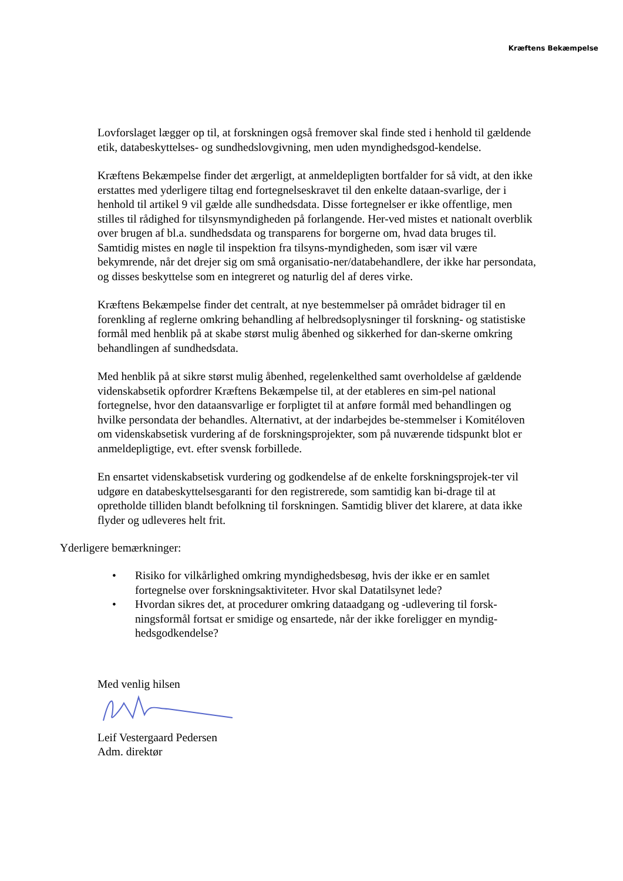Kræftens Bekæmpelse
Lovforslaget lægger op til, at forskningen også fremover skal finde sted i henhold til gældende etik, databeskyttelses- og sundhedslovgivning, men uden myndighedsgod-kendelse.
Kræftens Bekæmpelse finder det ærgerligt, at anmeldepligten bortfalder for så vidt, at den ikke erstattes med yderligere tiltag end fortegnelseskravet til den enkelte dataan-svarlige, der i henhold til artikel 9 vil gælde alle sundhedsdata. Disse fortegnelser er ikke offentlige, men stilles til rådighed for tilsynsmyndigheden på forlangende. Her-ved mistes et nationalt overblik over brugen af bl.a. sundhedsdata og transparens for borgerne om, hvad data bruges til. Samtidig mistes en nøgle til inspektion fra tilsyns-myndigheden, som især vil være bekymrende, når det drejer sig om små organisatio-ner/databehandlere, der ikke har persondata, og disses beskyttelse som en integreret og naturlig del af deres virke.
Kræftens Bekæmpelse finder det centralt, at nye bestemmelser på området bidrager til en forenkling af reglerne omkring behandling af helbredsoplysninger til forskning- og statistiske formål med henblik på at skabe størst mulig åbenhed og sikkerhed for dan-skerne omkring behandlingen af sundhedsdata.
Med henblik på at sikre størst mulig åbenhed, regelenkelthed samt overholdelse af gældende videnskabsetik opfordrer Kræftens Bekæmpelse til, at der etableres en sim-pel national fortegnelse, hvor den dataansvarlige er forpligtet til at anføre formål med behandlingen og hvilke persondata der behandles. Alternativt, at der indarbejdes be-stemmelser i Komitéloven om videnskabsetisk vurdering af de forskningsprojekter, som på nuværende tidspunkt blot er anmeldepligtige, evt. efter svensk forbillede.
En ensartet videnskabsetisk vurdering og godkendelse af de enkelte forskningsprojek-ter vil udgøre en databeskyttelsesgaranti for den registrerede, som samtidig kan bi-drage til at opretholde tilliden blandt befolkning til forskningen. Samtidig bliver det klarere, at data ikke flyder og udleveres helt frit.
Yderligere bemærkninger:
• Risiko for vilkårlighed omkring myndighedsbesøg, hvis der ikke er en samlet fortegnelse over forskningsaktiviteter. Hvor skal Datatilsynet lede?
• Hvordan sikres det, at procedurer omkring dataadgang og -udlevering til forsk-ningsformål fortsat er smidige og ensartede, når der ikke foreligger en myndig-hedsgodkendelse?
Med venlig hilsen
Leif Vestergaard Pedersen
Adm. direktør